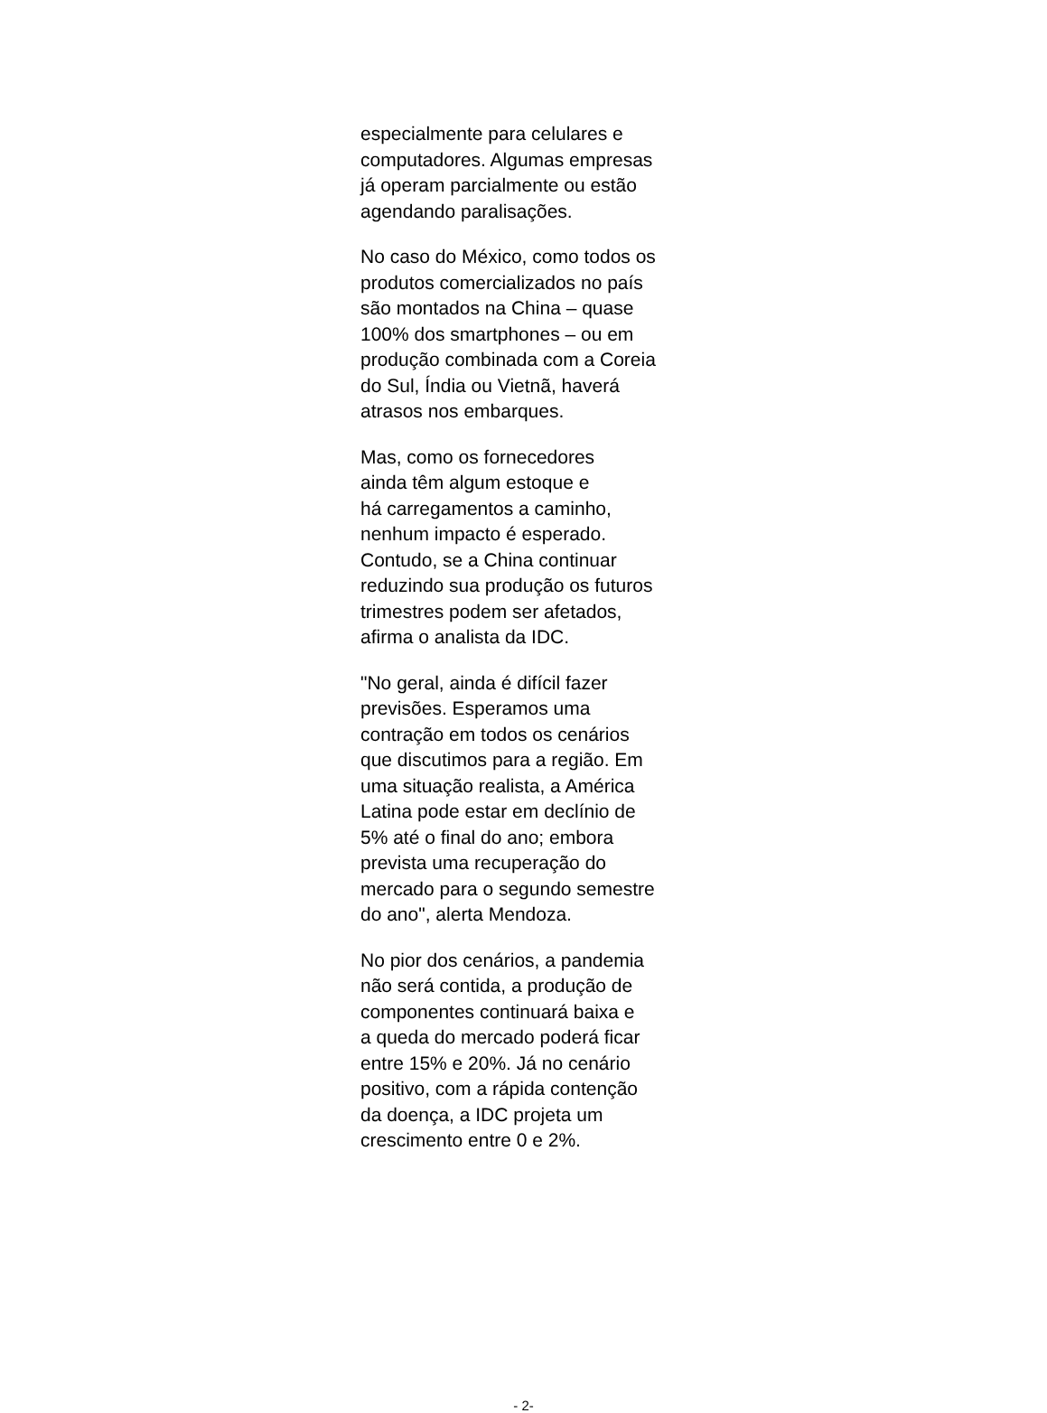especialmente para celulares e
computadores. Algumas empresas
já operam parcialmente ou estão
agendando paralisações.
No caso do México, como todos os
produtos comercializados no país
são montados na China – quase
100% dos smartphones – ou em
produção combinada com a Coreia
do Sul, Índia ou Vietnã, haverá
atrasos nos embarques.
Mas, como os fornecedores
ainda têm algum estoque e
há carregamentos a caminho,
nenhum impacto é esperado.
Contudo, se a China continuar
reduzindo sua produção os futuros
trimestres podem ser afetados,
afirma o analista da IDC.
"No geral, ainda é difícil fazer
previsões. Esperamos uma
contração em todos os cenários
que discutimos para a região. Em
uma situação realista, a América
Latina pode estar em declínio de
5% até o final do ano; embora
prevista uma recuperação do
mercado para o segundo semestre
do ano", alerta Mendoza.
No pior dos cenários, a pandemia
não será contida, a produção de
componentes continuará baixa e
a queda do mercado poderá ficar
entre 15% e 20%. Já no cenário
positivo, com a rápida contenção
da doença, a IDC projeta um
crescimento entre 0 e 2%.
- 2-